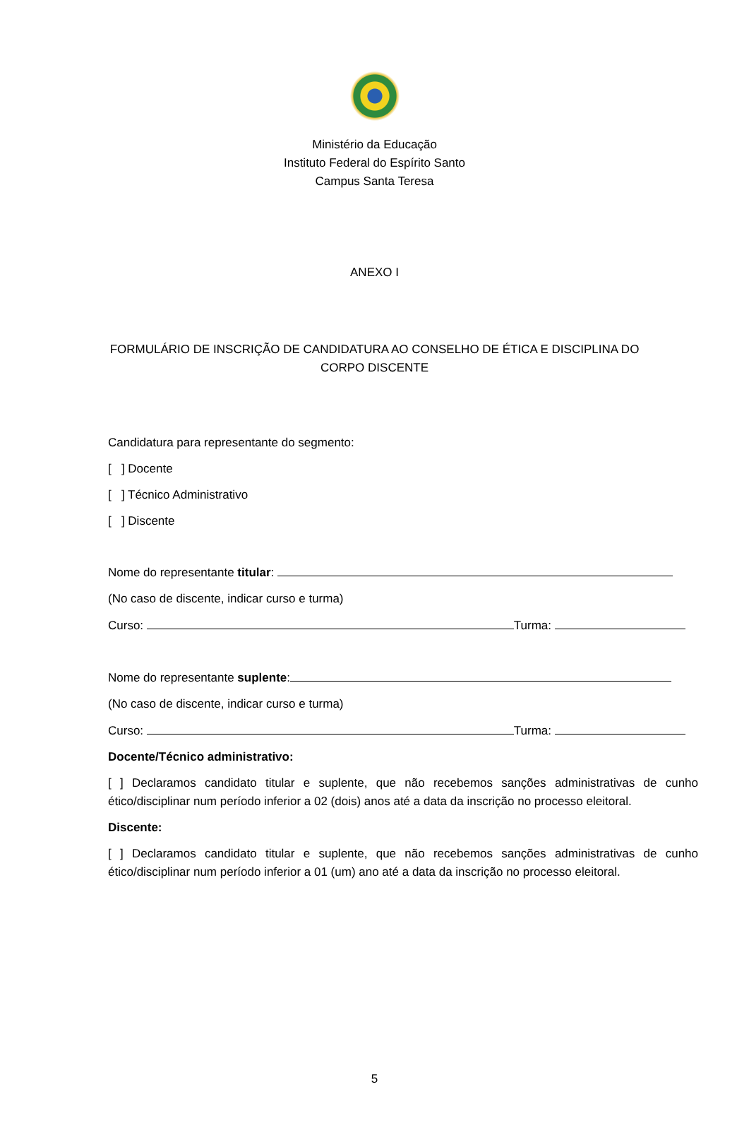Ministério da Educação
Instituto Federal do Espírito Santo
Campus Santa Teresa
ANEXO I
FORMULÁRIO DE INSCRIÇÃO DE CANDIDATURA AO CONSELHO DE ÉTICA E DISCIPLINA DO
CORPO DISCENTE
Candidatura para representante do segmento:
[ ] Docente
[ ] Técnico Administrativo
[ ] Discente
Nome do representante titular:
(No caso de discente, indicar curso e turma)
Curso: Turma:
Nome do representante suplente:
(No caso de discente, indicar curso e turma)
Curso: Turma:
Docente/Técnico administrativo:
[ ] Declaramos candidato titular e suplente, que não recebemos sanções administrativas de cunho ético/disciplinar num período inferior a 02 (dois) anos até a data da inscrição no processo eleitoral.
Discente:
[ ] Declaramos candidato titular e suplente, que não recebemos sanções administrativas de cunho ético/disciplinar num período inferior a 01 (um) ano até a data da inscrição no processo eleitoral.
5